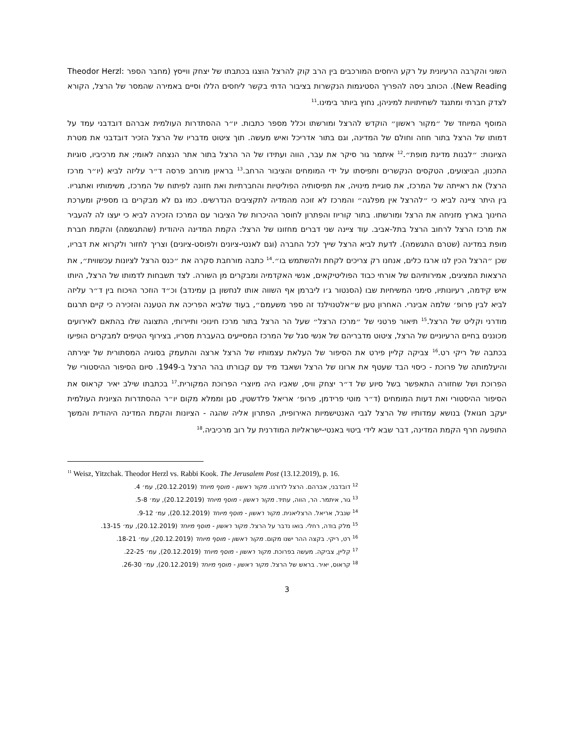השוני והקרבה הרעיונית על רקע היחסים המורכבים בין הרב קוק להרצל הוצגו בכתבתו של יצחק ווייסץ (מחבר הספר Theodor Herzl: New Reading). הכותב ניסה להפריך הסטיגמות הנקשרות בציבור הדתי בקשר ליחסים הללו וסיים באמירה שהמסר של הרצל, הקורא לצדק חברתי ומתנגד לשחיתויות למיניהן, נחוץ ביותר בימינו.<sup>11</sup>
המוסף המיוחד של ״מקור ראשון״ הוקדש להרצל ומורשתו וכלל מספר כתבות. יו״ר ההסתדרות העולמית אברהם דובדבני עמד על דמותו של הרצל בתור חוזה וחולם של המדינה, וגם בתור אדריכל ואיש מעשה. תוך ציטוט מדבריו של הרצל הזכיר דובדבני את מטרת הציונות: ״לבנות מדינת מופת״.<sup>12</sup> איתמר גור סיקר את עבר, הווה ועתידו של הר הרצל בתור אתר הנצחה לאומי; את מרכיביו, סוגיות התכנון, הביצועים, הטקסים הנקשרים ותפיסתו על ידי המומחים והציבור הרחב.<sup>13</sup> בראיון מורחב פרסה ד״ר עליזה לביא (יו״ר מרכז הרצל) את ראייתה של המרכז, את סוגיית מינויה, את תפיסותיה הפוליטיות והחברתיות ואת חזונה לפיתוח של המרכז, משימותיו ואתגריו. בין היתר ציינה לביא כי ״להרצל אין מפלגה״ והמרכז לא זוכה מהמדיה לתקציבים הנדרשים. כמו גם לא מבקרים בו מספיק ומערכת החינוך בארץ מזניחה את הרצל ומורשתו. בתור קוריוז והפתרון לחוסר ההיכרות של הציבור עם המרכז הזכירה לביא כי יעצו לה להעביר את מרכז הרצל לרחוב הרצל בתל-אביב. עוד ציינה שני דברים מחזונו של הרצל: הקמת המדינה היהודית (שהתגשמה) והקמת חברת מופת במדינה (שטרם התגשמה). לדעת לביא הרצל שייך לכל החברה (וגם לאנטי-ציונים ולפוסט-ציונים) וצריך לחזור ולקרוא את דבריו, שכן ״הרצל הכין לנו ארגז כלים, אנחנו רק צריכים לקחת ולהשתמש בו״.<sup>14</sup> כתבה מורחבת סקרה את ״כנס הרצל לציונות עכשווית״, את הרצאות המציגים, אמירותיהם של אורחי כבוד הפוליטיקאים, אנשי האקדמיה ומבקרים מן השורה. לצד תשבחות לדמותו של הרצל, היותו איש קידמה, רעיונותיו, סימני המשיחיות שבו (הסנטור ג׳ו ליברמן אף השווה אותו לנחשון בן עמינדב) וכ״ד הוזכר הויכוח בין ד״ר עליזה לביא לבין פרופ׳ שלמה אבינרי. האחרון טען ש״אלטנוילנד זה ספר משעמם״, בעוד שלביא הפריכה את הטענה והזכירה כי קיים תרגום מודרני וקליט של הרצל.<sup>15</sup> תיאור פרטני של ״מרכז הרצל״ שעל הר הרצל בתור מרכז חינוכי ותיירותי, התצוגה שלו בהתאם לאירועים מכוננים בחיים הרעיוניים של הרצל, ציטוט מדבריהם של אנשי סגל של המרכז המסייעים בהעברת מסריו, בצירוף הטיפים למבקרים הופיעו בכתבה של ריקי רט.<sup>16</sup> צביקה קליין פירט את הסיפור של העלאת עצמותיו של הרצל ארצה והתעמק בסוגיה המסתורית של יצירתה והיעלמותה של פרוכת - כיסוי הבד שעטף את ארונו של הרצל ושאבד מיד עם קבורתו בהר הרצל ב-1949. סיום הסיפור ההיסטורי של הפרוכת ושל שחזורה התאפשר בשל סיוע של ד״ר יצחק וויס, שאביו היה מיוצרי הפרוכת המקורית.<sup>17</sup> בכתבתו שילב יאיר קראוס את הסיפור ההיסטורי ואת דעות המומחים (ד״ר מוטי פרידמן, פרופ׳ אריאל פלדשטין, סגן וממלא מקום יו״ר ההסתדרות הציונית העולמית יעקב חגואל) בנושא עמדותיו של הרצל לגבי האנטישמיות האירופית, הפתרון אליה שהגה - הציונות והקמת המדינה היהודית והמשך התופעה חרף הקמת המדינה, דבר שבא לידי ביטוי באנטי-ישראליות המודרנית על רוב מרכיביה.<sup>18</sup>
<sup>11</sup> Weisz, Yitzchak. Theodor Herzl vs. Rabbi Kook. The Jerusalem Post (13.12.2019), p. 16.
<sup>12</sup> דובדבני, אברהם. הרצל לדורנו. מקור ראשון - מוסף מיוחד (20.12.2019), עמ׳ 4.
<sup>13</sup> גור, איתמר. הר, הווה, עתיד. מקור ראשון - מוסף מיוחד (20.12.2019), עמ׳ 5-8.
<sup>14</sup> שנבל, אריאל. הרצליאנית. מקור ראשון - מוסף מיוחד (20.12.2019), עמ׳ 9-12.
<sup>15</sup> מלק בודה, רחלי. בואו נדבר על הרצל. מקור ראשון - מוסף מיוחד (20.12.2019), עמ׳ 13-15.
<sup>16</sup> רט, ריקי. בקצה ההר ישנו מקום. מקור ראשון - מוסף מיוחד (20.12.2019), עמ׳ 18-21.
<sup>17</sup> קליין, צביקה. מעשה בפרוכת. מקור ראשון - מוסף מיוחד (20.12.2019), עמ׳ 22-25.
<sup>18</sup> קראוס, יאיר. בראש של הרצל. מקור ראשון - מוסף מיוחד (20.12.2019), עמ׳ 26-30.
3